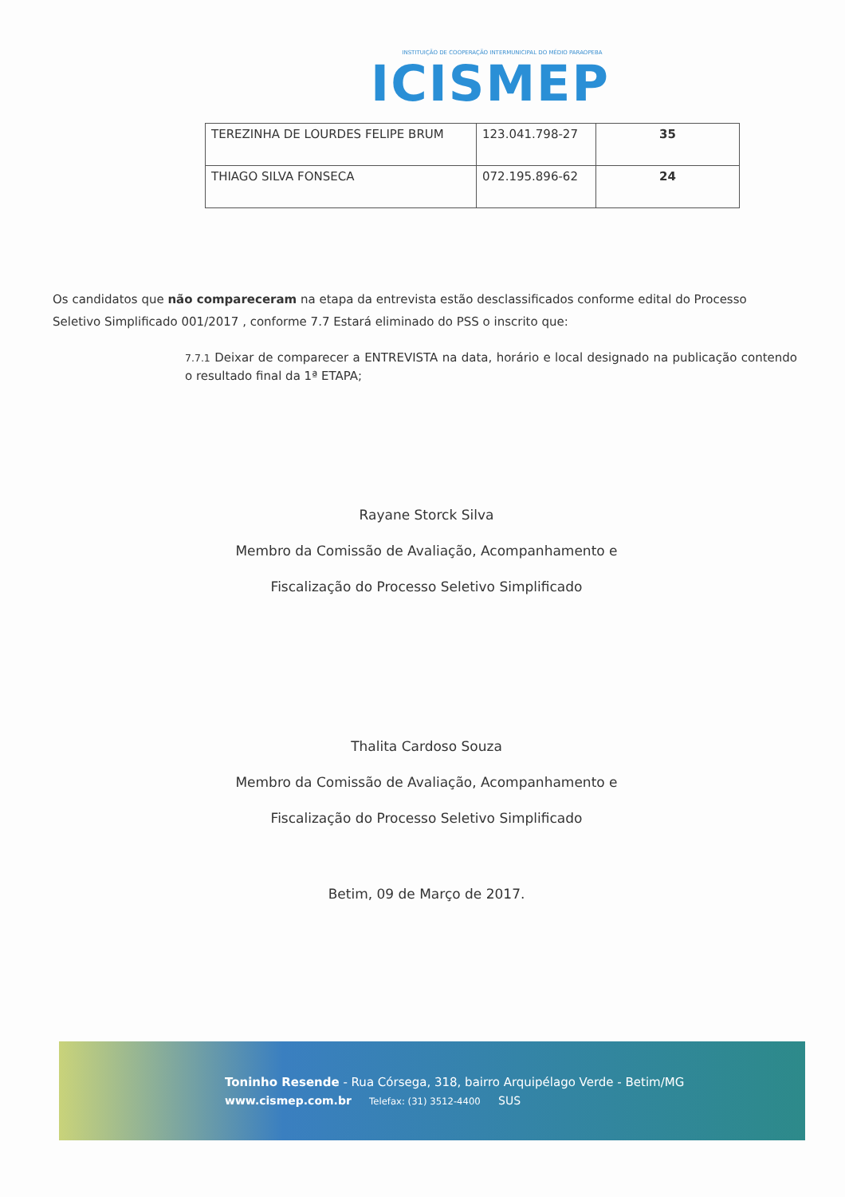INSTITUIÇÃO DE COOPERAÇÃO INTERMUNICIPAL DO MÉDIO PARAOPEBA
ICISMEP
| TEREZINHA DE LOURDES FELIPE BRUM | 123.041.798-27 | 35 |
| THIAGO SILVA FONSECA | 072.195.896-62 | 24 |
Os candidatos que não compareceram na etapa da entrevista estão desclassificados conforme edital do Processo Seletivo Simplificado 001/2017 , conforme 7.7 Estará eliminado do PSS o inscrito que:
7.7.1 Deixar de comparecer a ENTREVISTA na data, horário e local designado na publicação contendo o resultado final da 1ª ETAPA;
Rayane Storck Silva
Membro da Comissão de Avaliação, Acompanhamento e
Fiscalização do Processo Seletivo Simplificado
Thalita Cardoso Souza
Membro da Comissão de Avaliação, Acompanhamento e
Fiscalização do Processo Seletivo Simplificado
Betim, 09 de Março de 2017.
Toninho Resende - Rua Córsega, 318, bairro Arquipélago Verde - Betim/MG
www.cismep.com.br Telefax: (31) 3512-4400 SUS